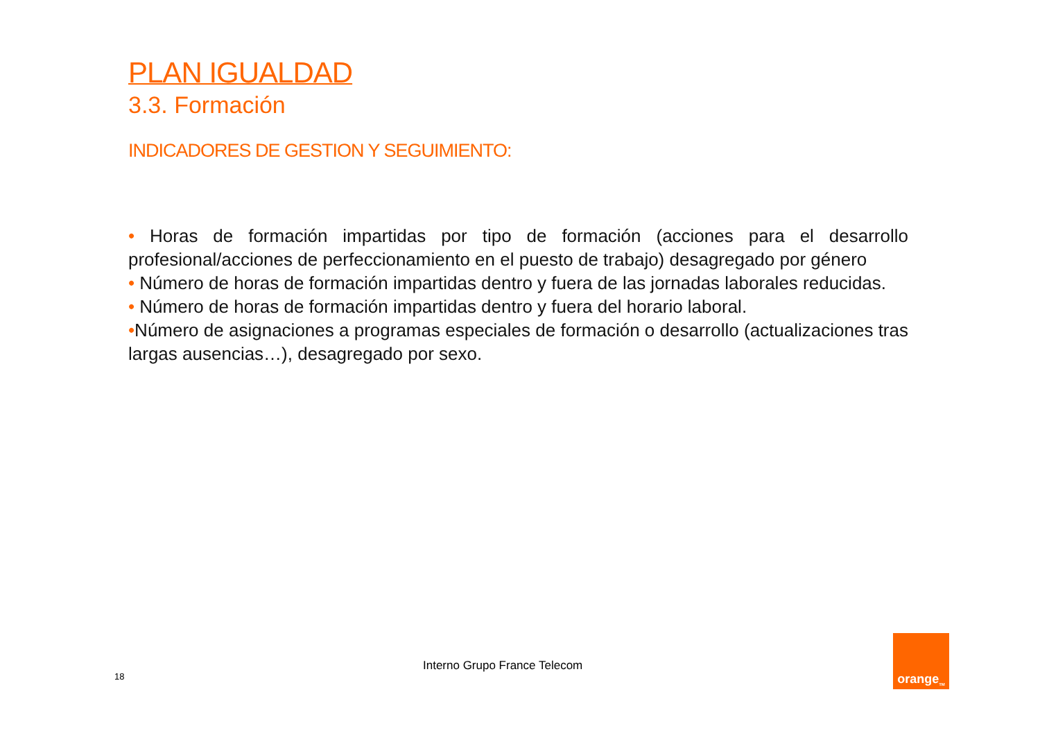PLAN IGUALDAD
3.3. Formación
INDICADORES DE GESTION Y SEGUIMIENTO:
• Horas de formación impartidas por tipo de formación (acciones para el desarrollo profesional/acciones de perfeccionamiento en el puesto de trabajo) desagregado por género
• Número de horas de formación impartidas dentro y fuera de las jornadas laborales reducidas.
• Número de horas de formación impartidas dentro y fuera del horario laboral.
•Número de asignaciones a programas especiales de formación o desarrollo (actualizaciones tras largas ausencias…), desagregado por sexo.
18
Interno Grupo France Telecom
orange<sup>TM</sup>